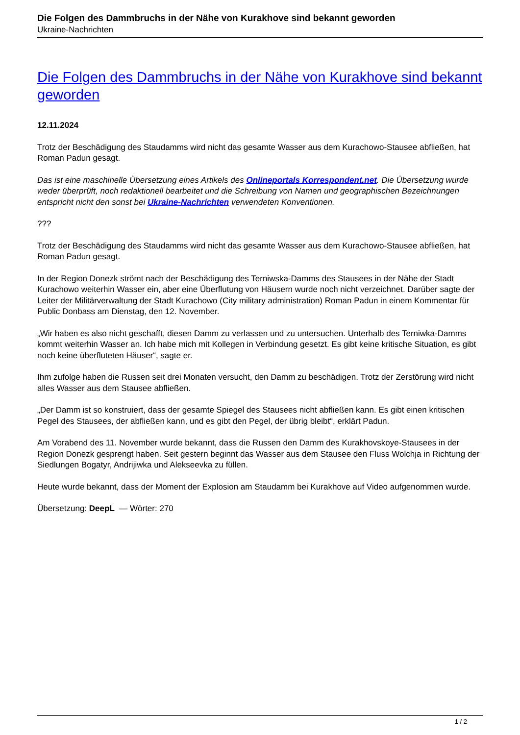Die Folgen des Dammbruchs in der Nähe von Kurakhove sind bekannt geworden
Ukraine-Nachrichten
Die Folgen des Dammbruchs in der Nähe von Kurakhove sind bekannt geworden
12.11.2024
Trotz der Beschädigung des Staudamms wird nicht das gesamte Wasser aus dem Kurachowo-Stausee abfließen, hat Roman Padun gesagt.
Das ist eine maschinelle Übersetzung eines Artikels des Onlineportals Korrespondent.net. Die Übersetzung wurde weder überprüft, noch redaktionell bearbeitet und die Schreibung von Namen und geographischen Bezeichnungen entspricht nicht den sonst bei Ukraine-Nachrichten verwendeten Konventionen.
???
Trotz der Beschädigung des Staudamms wird nicht das gesamte Wasser aus dem Kurachowo-Stausee abfließen, hat Roman Padun gesagt.
In der Region Donezk strömt nach der Beschädigung des Terniwska-Damms des Stausees in der Nähe der Stadt Kurachowo weiterhin Wasser ein, aber eine Überflutung von Häusern wurde noch nicht verzeichnet. Darüber sagte der Leiter der Militärverwaltung der Stadt Kurachowo (City military administration) Roman Padun in einem Kommentar für Public Donbass am Dienstag, den 12. November.
„Wir haben es also nicht geschafft, diesen Damm zu verlassen und zu untersuchen. Unterhalb des Terniwka-Damms kommt weiterhin Wasser an. Ich habe mich mit Kollegen in Verbindung gesetzt. Es gibt keine kritische Situation, es gibt noch keine überfluteten Häuser“, sagte er.
Ihm zufolge haben die Russen seit drei Monaten versucht, den Damm zu beschädigen. Trotz der Zerstörung wird nicht alles Wasser aus dem Stausee abfließen.
„Der Damm ist so konstruiert, dass der gesamte Spiegel des Stausees nicht abfließen kann. Es gibt einen kritischen Pegel des Stausees, der abfließen kann, und es gibt den Pegel, der übrig bleibt“, erklärt Padun.
Am Vorabend des 11. November wurde bekannt, dass die Russen den Damm des Kurakhovskoye-Stausees in der Region Donezk gesprengt haben. Seit gestern beginnt das Wasser aus dem Stausee den Fluss Wolchja in Richtung der Siedlungen Bogatyr, Andrijiwka und Alekseevka zu füllen.
Heute wurde bekannt, dass der Moment der Explosion am Staudamm bei Kurakhove auf Video aufgenommen wurde.
Übersetzung: DeepL — Wörter: 270
1 / 2